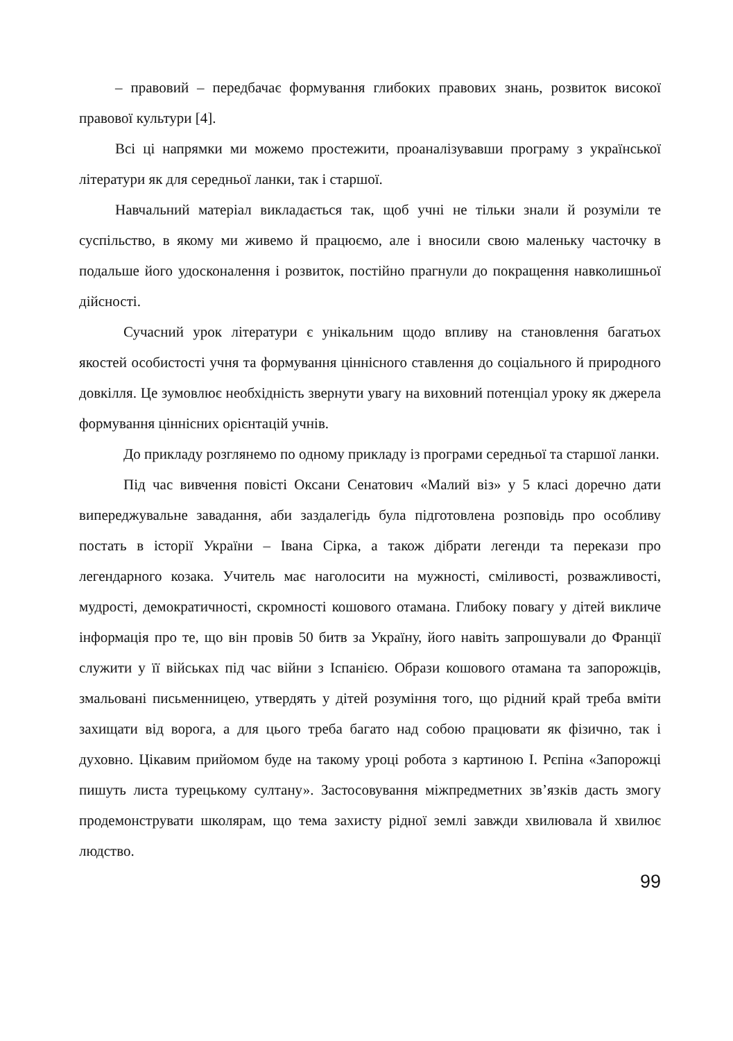– правовий – передбачає формування глибоких правових знань, розвиток високої правової культури [4].
Всі ці напрямки ми можемо простежити, проаналізувавши програму з української літератури як для середньої ланки, так і старшої.
Навчальний матеріал викладається так, щоб учні не тільки знали й розуміли те суспільство, в якому ми живемо й працюємо, але і вносили свою маленьку часточку в подальше його удосконалення і розвиток, постійно прагнули до покращення навколишньої дійсності.
Сучасний урок літератури є унікальним щодо впливу на становлення багатьох якостей особистості учня та формування ціннісного ставлення до соціального й природного довкілля. Це зумовлює необхідність звернути увагу на виховний потенціал уроку як джерела формування ціннісних орієнтацій учнів.
До прикладу розглянемо по одному прикладу із програми середньої та старшої ланки.
Під час вивчення повісті Оксани Сенатович «Малий віз» у 5 класі доречно дати випереджувальне завадання, аби заздалегідь була підготовлена розповідь про особливу постать в історії України – Івана Сірка, а також дібрати легенди та перекази про легендарного козака. Учитель має наголосити на мужності, сміливості, розважливості, мудрості, демократичності, скромності кошового отамана. Глибоку повагу у дітей викличе інформація про те, що він провів 50 битв за Україну, його навіть запрошували до Франції служити у її військах під час війни з Іспанією. Образи кошового отамана та запорожців, змальовані письменницею, утвердять у дітей розуміння того, що рідний край треба вміти захищати від ворога, а для цього треба багато над собою працювати як фізично, так і духовно. Цікавим прийомом буде на такому уроці робота з картиною І. Рєпіна «Запорожці пишуть листа турецькому султану». Застосовування міжпредметних зв’язків дасть змогу продемонструвати школярам, що тема захисту рідної землі завжди хвилювала й хвилює людство.
99